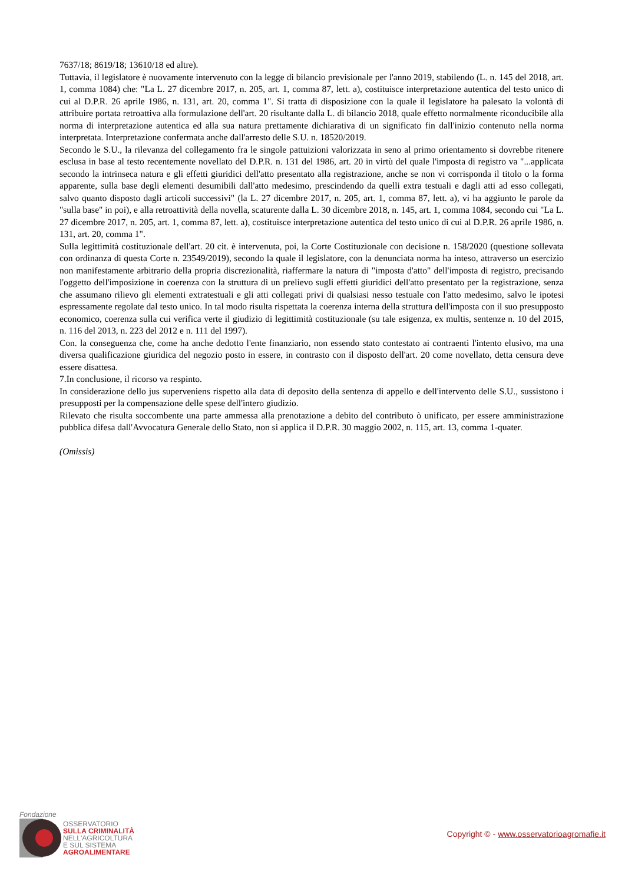7637/18; 8619/18; 13610/18 ed altre).
Tuttavia, il legislatore è nuovamente intervenuto con la legge di bilancio previsionale per l'anno 2019, stabilendo (L. n. 145 del 2018, art. 1, comma 1084) che: "La L. 27 dicembre 2017, n. 205, art. 1, comma 87, lett. a), costituisce interpretazione autentica del testo unico di cui al D.P.R. 26 aprile 1986, n. 131, art. 20, comma 1". Si tratta di disposizione con la quale il legislatore ha palesato la volontà di attribuire portata retroattiva alla formulazione dell'art. 20 risultante dalla L. di bilancio 2018, quale effetto normalmente riconducibile alla norma di interpretazione autentica ed alla sua natura prettamente dichiarativa di un significato fin dall'inizio contenuto nella norma interpretata. Interpretazione confermata anche dall'arresto delle S.U. n. 18520/2019.
Secondo le S.U., la rilevanza del collegamento fra le singole pattuizioni valorizzata in seno al primo orientamento si dovrebbe ritenere esclusa in base al testo recentemente novellato del D.P.R. n. 131 del 1986, art. 20 in virtù del quale l'imposta di registro va "...applicata secondo la intrinseca natura e gli effetti giuridici dell'atto presentato alla registrazione, anche se non vi corrisponda il titolo o la forma apparente, sulla base degli elementi desumibili dall'atto medesimo, prescindendo da quelli extra testuali e dagli atti ad esso collegati, salvo quanto disposto dagli articoli successivi" (la L. 27 dicembre 2017, n. 205, art. 1, comma 87, lett. a), vi ha aggiunto le parole da "sulla base" in poi), e alla retroattività della novella, scaturente dalla L. 30 dicembre 2018, n. 145, art. 1, comma 1084, secondo cui "La L. 27 dicembre 2017, n. 205, art. 1, comma 87, lett. a), costituisce interpretazione autentica del testo unico di cui al D.P.R. 26 aprile 1986, n. 131, art. 20, comma 1".
Sulla legittimità costituzionale dell'art. 20 cit. è intervenuta, poi, la Corte Costituzionale con decisione n. 158/2020 (questione sollevata con ordinanza di questa Corte n. 23549/2019), secondo la quale il legislatore, con la denunciata norma ha inteso, attraverso un esercizio non manifestamente arbitrario della propria discrezionalità, riaffermare la natura di "imposta d'atto" dell'imposta di registro, precisando l'oggetto dell'imposizione in coerenza con la struttura di un prelievo sugli effetti giuridici dell'atto presentato per la registrazione, senza che assumano rilievo gli elementi extratestuali e gli atti collegati privi di qualsiasi nesso testuale con l'atto medesimo, salvo le ipotesi espressamente regolate dal testo unico. In tal modo risulta rispettata la coerenza interna della struttura dell'imposta con il suo presupposto economico, coerenza sulla cui verifica verte il giudizio di legittimità costituzionale (su tale esigenza, ex multis, sentenze n. 10 del 2015, n. 116 del 2013, n. 223 del 2012 e n. 111 del 1997).
Con. la conseguenza che, come ha anche dedotto l'ente finanziario, non essendo stato contestato ai contraenti l'intento elusivo, ma una diversa qualificazione giuridica del negozio posto in essere, in contrasto con il disposto dell'art. 20 come novellato, detta censura deve essere disattesa.
7.In conclusione, il ricorso va respinto.
In considerazione dello jus superveniens rispetto alla data di deposito della sentenza di appello e dell'intervento delle S.U., sussistono i presupposti per la compensazione delle spese dell'intero giudizio.
Rilevato che risulta soccombente una parte ammessa alla prenotazione a debito del contributo ò unificato, per essere amministrazione pubblica difesa dall'Avvocatura Generale dello Stato, non si applica il D.P.R. 30 maggio 2002, n. 115, art. 13, comma 1-quater.
(Omissis)
Fondazione
OSSERVATORIO
SULLA CRIMINALITÀ
NELL'AGRICOLTURA
E SUL SISTEMA
AGROALIMENTARE
Copyright © - www.osservatorioagromafie.it